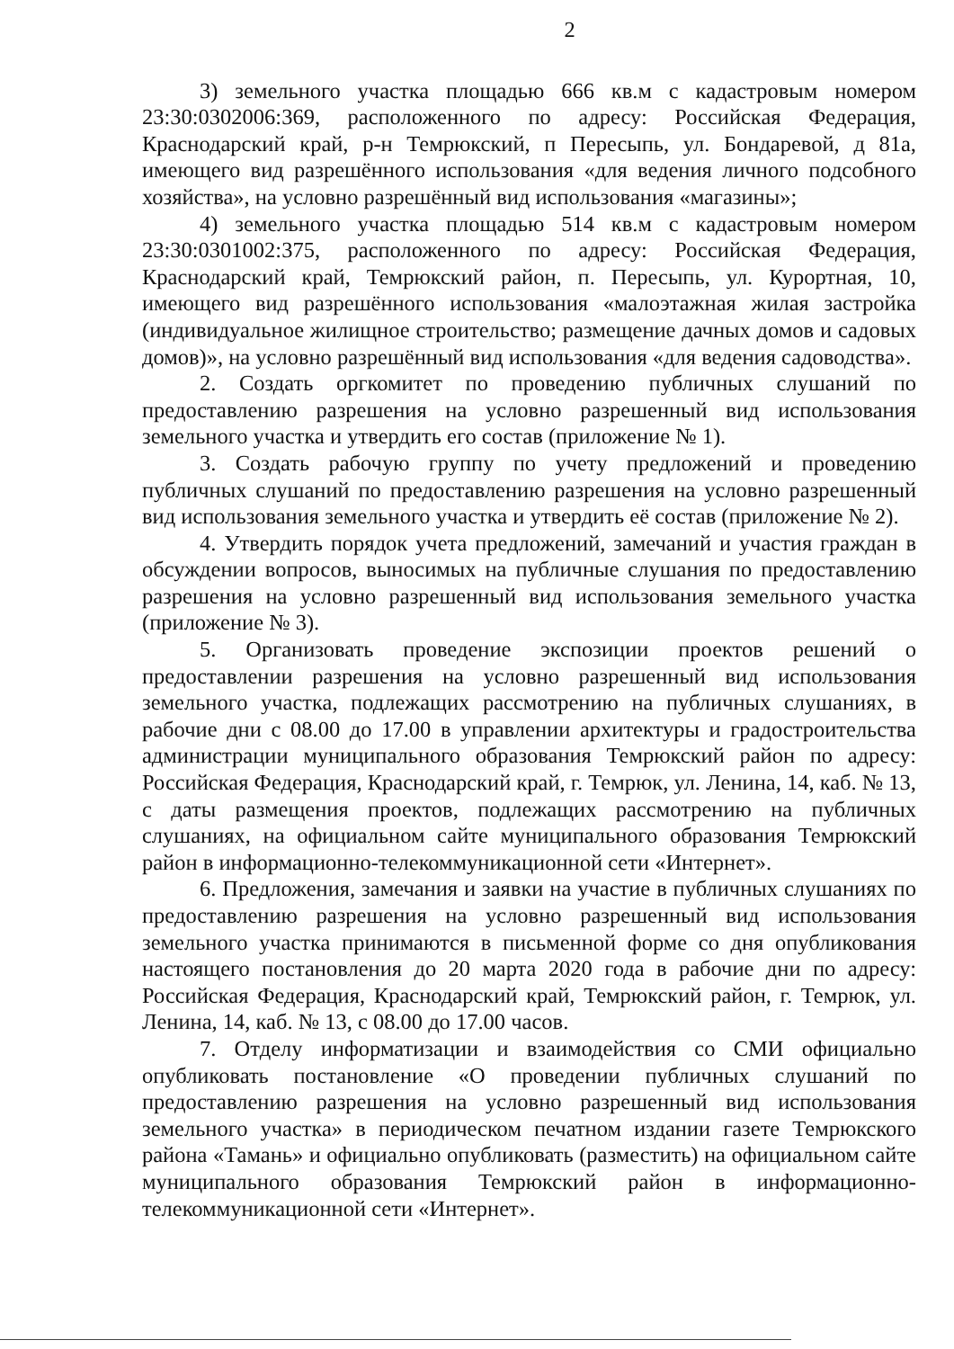2
3) земельного участка площадью 666 кв.м с кадастровым номером 23:30:0302006:369, расположенного по адресу: Российская Федерация, Краснодарский край, р-н Темрюкский, п Пересыпь, ул. Бондаревой, д 81а, имеющего вид разрешённого использования «для ведения личного подсобного хозяйства», на условно разрешённый вид использования «магазины»;
4) земельного участка площадью 514 кв.м с кадастровым номером 23:30:0301002:375, расположенного по адресу: Российская Федерация, Краснодарский край, Темрюкский район, п. Пересыпь, ул. Курортная, 10, имеющего вид разрешённого использования «малоэтажная жилая застройка (индивидуальное жилищное строительство; размещение дачных домов и садовых домов)», на условно разрешённый вид использования «для ведения садоводства».
2. Создать оргкомитет по проведению публичных слушаний по предоставлению разрешения на условно разрешенный вид использования земельного участка и утвердить его состав (приложение № 1).
3. Создать рабочую группу по учету предложений и проведению публичных слушаний по предоставлению разрешения на условно разрешенный вид использования земельного участка и утвердить её состав (приложение № 2).
4. Утвердить порядок учета предложений, замечаний и участия граждан в обсуждении вопросов, выносимых на публичные слушания по предоставлению разрешения на условно разрешенный вид использования земельного участка (приложение № 3).
5. Организовать проведение экспозиции проектов решений о предоставлении разрешения на условно разрешенный вид использования земельного участка, подлежащих рассмотрению на публичных слушаниях, в рабочие дни с 08.00 до 17.00 в управлении архитектуры и градостроительства администрации муниципального образования Темрюкский район по адресу: Российская Федерация, Краснодарский край, г. Темрюк, ул. Ленина, 14, каб. № 13, с даты размещения проектов, подлежащих рассмотрению на публичных слушаниях, на официальном сайте муниципального образования Темрюкский район в информационно-телекоммуникационной сети «Интернет».
6. Предложения, замечания и заявки на участие в публичных слушаниях по предоставлению разрешения на условно разрешенный вид использования земельного участка принимаются в письменной форме со дня опубликования настоящего постановления до 20 марта 2020 года в рабочие дни по адресу: Российская Федерация, Краснодарский край, Темрюкский район, г. Темрюк, ул. Ленина, 14, каб. № 13, с 08.00 до 17.00 часов.
7. Отделу информатизации и взаимодействия со СМИ официально опубликовать постановление «О проведении публичных слушаний по предоставлению разрешения на условно разрешенный вид использования земельного участка» в периодическом печатном издании газете Темрюкского района «Тамань» и официально опубликовать (разместить) на официальном сайте муниципального образования Темрюкский район в информационно-телекоммуникационной сети «Интернет».